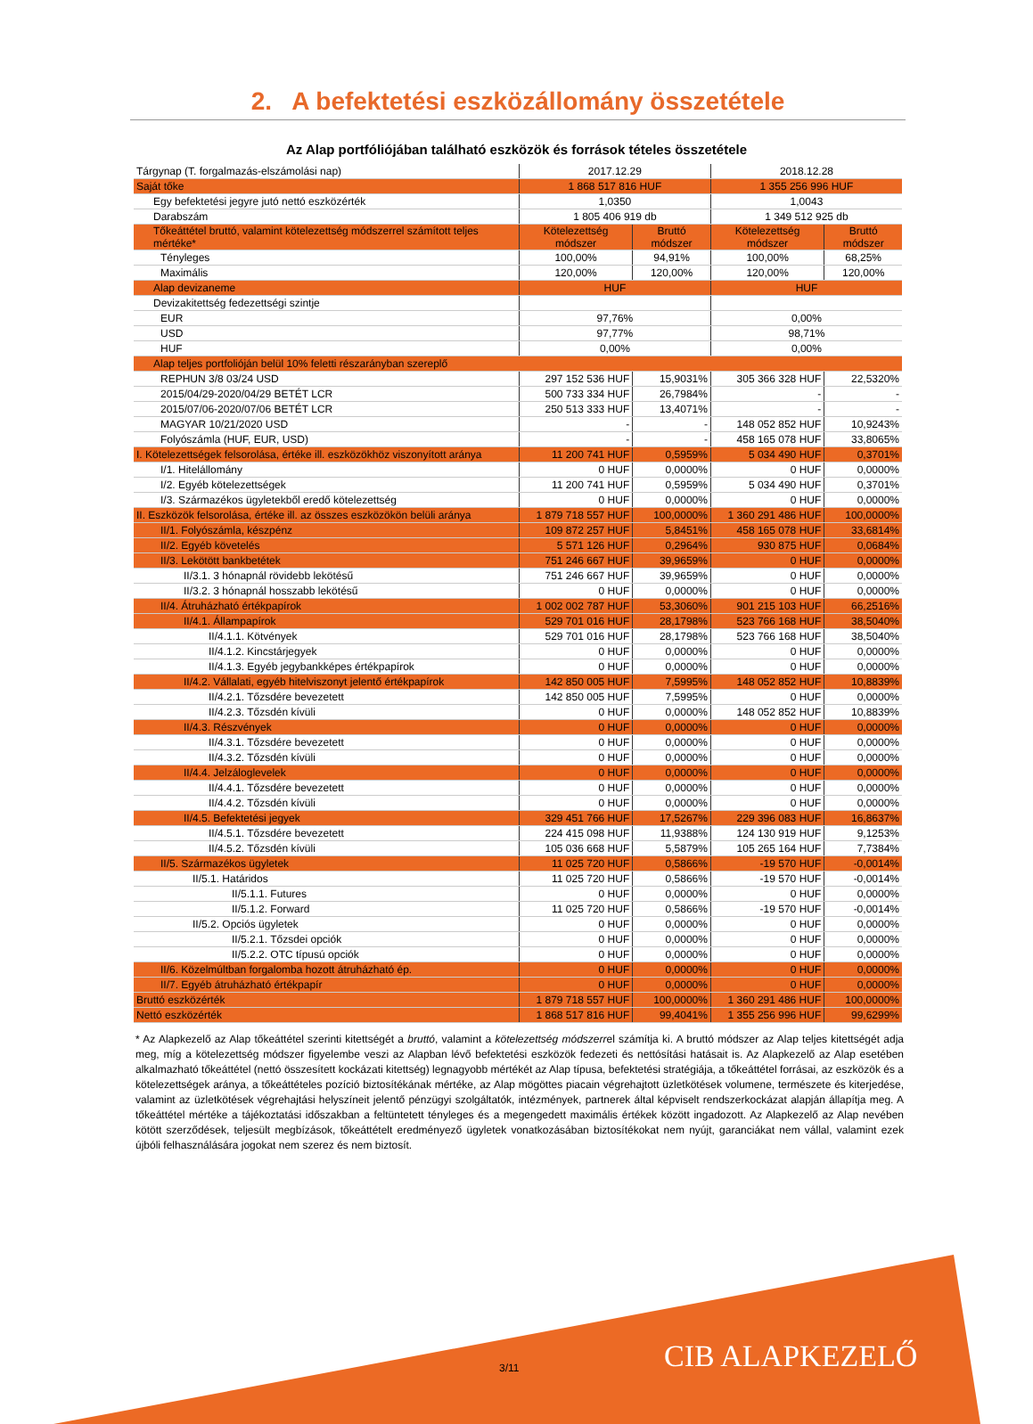2. A befektetési eszközállomány összetétele
Az Alap portfóliójában található eszközök és források tételes összetétele
| Tárgynap (T. forgalmazás-elszámolási nap) | 2017.12.29 | | 2018.12.28 | |
| Saját tőke | 1 868 517 816 HUF | | 1 355 256 996 HUF | |
| Egy befektetési jegyre jutó nettó eszközérték | 1,0350 | | 1,0043 | |
| Darabszám | 1 805 406 919 db | | 1 349 512 925 db | |
| Tőkeáttétel bruttó, valamint kötelezettség módszerrel számított teljes mértéke* | Kötelezettség módszer | Bruttó módszer | Kötelezettség módszer | Bruttó módszer |
| Tényleges | 100,00% | 94,91% | 100,00% | 68,25% |
| Maximális | 120,00% | 120,00% | 120,00% | 120,00% |
| Alap devizaneme | HUF | | HUF | |
| Devizakitettség fedezettségi szintje | | | | |
| EUR | 97,76% | | 0,00% | |
| USD | 97,77% | | 98,71% | |
| HUF | 0,00% | | 0,00% | |
| Alap teljes portfolióján belül 10% feletti részarányban szereplő | | | | |
| REPHUN 3/8 03/24 USD | 297 152 536 HUF | 15,9031% | 305 366 328 HUF | 22,5320% |
| 2015/04/29-2020/04/29 BETÉT LCR | 500 733 334 HUF | 26,7984% | - | - |
| 2015/07/06-2020/07/06 BETÉT LCR | 250 513 333 HUF | 13,4071% | - | - |
| MAGYAR 10/21/2020 USD | - | - | 148 052 852 HUF | 10,9243% |
| Folyószámla (HUF, EUR, USD) | - | - | 458 165 078 HUF | 33,8065% |
| I. Kötelezettségek felsorolása, értéke ill. eszközökhöz viszonyított aránya | 11 200 741 HUF | 0,5959% | 5 034 490 HUF | 0,3701% |
| I/1. Hitelállomány | 0 HUF | 0,0000% | 0 HUF | 0,0000% |
| I/2. Egyéb kötelezettségek | 11 200 741 HUF | 0,5959% | 5 034 490 HUF | 0,3701% |
| I/3. Származékos ügyletekből eredő kötelezettség | 0 HUF | 0,0000% | 0 HUF | 0,0000% |
| II. Eszközök felsorolása, értéke ill. az összes eszközökön belüli aránya | 1 879 718 557 HUF | 100,0000% | 1 360 291 486 HUF | 100,0000% |
| II/1. Folyószámla, készpénz | 109 872 257 HUF | 5,8451% | 458 165 078 HUF | 33,6814% |
| II/2. Egyéb követelés | 5 571 126 HUF | 0,2964% | 930 875 HUF | 0,0684% |
| II/3. Lekötött bankbetétek | 751 246 667 HUF | 39,9659% | 0 HUF | 0,0000% |
| II/3.1. 3 hónapnál rövidebb lekötésű | 751 246 667 HUF | 39,9659% | 0 HUF | 0,0000% |
| II/3.2. 3 hónapnál hosszabb lekötésű | 0 HUF | 0,0000% | 0 HUF | 0,0000% |
| II/4. Átruházható értékpapírok | 1 002 002 787 HUF | 53,3060% | 901 215 103 HUF | 66,2516% |
| II/4.1. Állampapírok | 529 701 016 HUF | 28,1798% | 523 766 168 HUF | 38,5040% |
| II/4.1.1. Kötvények | 529 701 016 HUF | 28,1798% | 523 766 168 HUF | 38,5040% |
| II/4.1.2. Kincstárjegyek | 0 HUF | 0,0000% | 0 HUF | 0,0000% |
| II/4.1.3. Egyéb jegybankképes értékpapírok | 0 HUF | 0,0000% | 0 HUF | 0,0000% |
| II/4.2. Vállalati, egyéb hitelviszonyt jelentő értékpapírok | 142 850 005 HUF | 7,5995% | 148 052 852 HUF | 10,8839% |
| II/4.2.1. Tőzsdére bevezetett | 142 850 005 HUF | 7,5995% | 0 HUF | 0,0000% |
| II/4.2.3. Tőzsdén kívüli | 0 HUF | 0,0000% | 148 052 852 HUF | 10,8839% |
| II/4.3. Részvények | 0 HUF | 0,0000% | 0 HUF | 0,0000% |
| II/4.3.1. Tőzsdére bevezetett | 0 HUF | 0,0000% | 0 HUF | 0,0000% |
| II/4.3.2. Tőzsdén kívüli | 0 HUF | 0,0000% | 0 HUF | 0,0000% |
| II/4.4. Jelzáloglevelek | 0 HUF | 0,0000% | 0 HUF | 0,0000% |
| II/4.4.1. Tőzsdére bevezetett | 0 HUF | 0,0000% | 0 HUF | 0,0000% |
| II/4.4.2. Tőzsdén kívüli | 0 HUF | 0,0000% | 0 HUF | 0,0000% |
| II/4.5. Befektetési jegyek | 329 451 766 HUF | 17,5267% | 229 396 083 HUF | 16,8637% |
| II/4.5.1. Tőzsdére bevezetett | 224 415 098 HUF | 11,9388% | 124 130 919 HUF | 9,1253% |
| II/4.5.2. Tőzsdén kívüli | 105 036 668 HUF | 5,5879% | 105 265 164 HUF | 7,7384% |
| II/5. Származékos ügyletek | 11 025 720 HUF | 0,5866% | -19 570 HUF | -0,0014% |
| II/5.1. Határidos | 11 025 720 HUF | 0,5866% | -19 570 HUF | -0,0014% |
| II/5.1.1. Futures | 0 HUF | 0,0000% | 0 HUF | 0,0000% |
| II/5.1.2. Forward | 11 025 720 HUF | 0,5866% | -19 570 HUF | -0,0014% |
| II/5.2. Opciós ügyletek | 0 HUF | 0,0000% | 0 HUF | 0,0000% |
| II/5.2.1. Tőzsdei opciók | 0 HUF | 0,0000% | 0 HUF | 0,0000% |
| II/5.2.2. OTC típusú opciók | 0 HUF | 0,0000% | 0 HUF | 0,0000% |
| II/6. Közelmúltban forgalomba hozott átruházható ép. | 0 HUF | 0,0000% | 0 HUF | 0,0000% |
| II/7. Egyéb átruházható értékpapír | 0 HUF | 0,0000% | 0 HUF | 0,0000% |
| Bruttó eszközérték | 1 879 718 557 HUF | 100,0000% | 1 360 291 486 HUF | 100,0000% |
| Nettó eszközérték | 1 868 517 816 HUF | 99,4041% | 1 355 256 996 HUF | 99,6299% |
* Az Alapkezelő az Alap tőkeáttétel szerinti kitettségét a bruttó, valamint a kötelezettség módszerrel számítja ki. A bruttó módszer az Alap teljes kitettségét adja meg, míg a kötelezettség módszer figyelembe veszi az Alapban lévő befektetési eszközök fedezeti és nettósítási hatásait is. Az Alapkezelő az Alap esetében alkalmazható tőkeáttétel (nettó összesített kockázati kitettség) legnagyobb mértékét az Alap típusa, befektetési stratégiája, a tőkeáttétel forrásai, az eszközök és a kötelezettségek aránya, a tőkeáttételes pozíció biztosítékának mértéke, az Alap mögöttes piacain végrehajtott üzletkötések volumene, természete és kiterjedése, valamint az üzletkötések végrehajtási helyszíneit jelentő pénzügyi szolgáltatók, intézmények, partnerek által képviselt rendszerkockázat alapján állapítja meg. A tőkeáttétel mértéke a tájékoztatási időszakban a feltüntetett tényleges és a megengedett maximális értékek között ingadozott. Az Alapkezelő az Alap nevében kötött szerződések, teljesült megbízások, tőkeáttételt eredményező ügyletek vonatkozásában biztosítékokat nem nyújt, garanciákat nem vállal, valamint ezek újbóli felhasználására jogokat nem szerez és nem biztosít.
3/11 CIB ALAPKEZELŐ